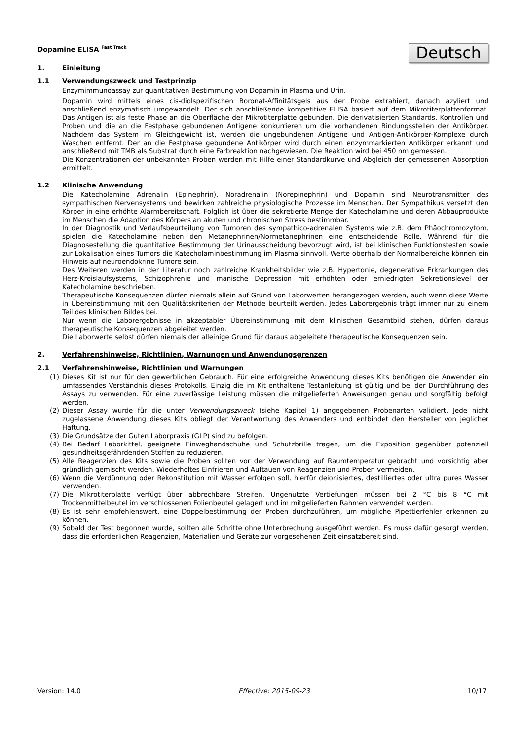Deutsch
Dopamine ELISA <sup>Fast Track</sup>
1. Einleitung
1.1 Verwendungszweck und Testprinzip
Enzymimmunoassay zur quantitativen Bestimmung von Dopamin in Plasma und Urin.
Dopamin wird mittels eines cis-diolspezifischen Boronat-Affinitätsgels aus der Probe extrahiert, danach azyliert und anschließend enzymatisch umgewandelt. Der sich anschließende kompetitive ELISA basiert auf dem Mikrotiterplattenformat. Das Antigen ist als feste Phase an die Oberfläche der Mikrotiterplatte gebunden. Die derivatisierten Standards, Kontrollen und Proben und die an die Festphase gebundenen Antigene konkurrieren um die vorhandenen Bindungsstellen der Antikörper. Nachdem das System im Gleichgewicht ist, werden die ungebundenen Antigene und Antigen-Antikörper-Komplexe durch Waschen entfernt. Der an die Festphase gebundene Antikörper wird durch einen enzymmarkierten Antikörper erkannt und anschließend mit TMB als Substrat durch eine Farbreaktion nachgewiesen. Die Reaktion wird bei 450 nm gemessen.
Die Konzentrationen der unbekannten Proben werden mit Hilfe einer Standardkurve und Abgleich der gemessenen Absorption ermittelt.
1.2 Klinische Anwendung
Die Katecholamine Adrenalin (Epinephrin), Noradrenalin (Norepinephrin) und Dopamin sind Neurotransmitter des sympathischen Nervensystems und bewirken zahlreiche physiologische Prozesse im Menschen. Der Sympathikus versetzt den Körper in eine erhöhte Alarmbereitschaft. Folglich ist über die sekretierte Menge der Katecholamine und deren Abbauprodukte im Menschen die Adaption des Körpers an akuten und chronischen Stress bestimmbar.
In der Diagnostik und Verlaufsbeurteilung von Tumoren des sympathico-adrenalen Systems wie z.B. dem Phäochromozytom, spielen die Katecholamine neben den Metanephrinen/Normetanephrinen eine entscheidende Rolle. Während für die Diagnosestellung die quantitative Bestimmung der Urinausscheidung bevorzugt wird, ist bei klinischen Funktionstesten sowie zur Lokalisation eines Tumors die Katecholaminbestimmung im Plasma sinnvoll. Werte oberhalb der Normalbereiche können ein Hinweis auf neuroendokrine Tumore sein.
Des Weiteren werden in der Literatur noch zahlreiche Krankheitsbilder wie z.B. Hypertonie, degenerative Erkrankungen des Herz-Kreislaufsystems, Schizophrenie und manische Depression mit erhöhten oder erniedrigten Sekretionslevel der Katecholamine beschrieben.
Therapeutische Konsequenzen dürfen niemals allein auf Grund von Laborwerten herangezogen werden, auch wenn diese Werte in Übereinstimmung mit den Qualitätskriterien der Methode beurteilt werden. Jedes Laborergebnis trägt immer nur zu einem Teil des klinischen Bildes bei.
Nur wenn die Laborergebnisse in akzeptabler Übereinstimmung mit dem klinischen Gesamtbild stehen, dürfen daraus therapeutische Konsequenzen abgeleitet werden.
Die Laborwerte selbst dürfen niemals der alleinige Grund für daraus abgeleitete therapeutische Konsequenzen sein.
2. Verfahrenshinweise, Richtlinien, Warnungen und Anwendungsgrenzen
2.1 Verfahrenshinweise, Richtlinien und Warnungen
(1) Dieses Kit ist nur für den gewerblichen Gebrauch. Für eine erfolgreiche Anwendung dieses Kits benötigen die Anwender ein umfassendes Verständnis dieses Protokolls. Einzig die im Kit enthaltene Testanleitung ist gültig und bei der Durchführung des Assays zu verwenden. Für eine zuverlässige Leistung müssen die mitgelieferten Anweisungen genau und sorgfältig befolgt werden.
(2) Dieser Assay wurde für die unter Verwendungszweck (siehe Kapitel 1) angegebenen Probenarten validiert. Jede nicht zugelassene Anwendung dieses Kits obliegt der Verantwortung des Anwenders und entbindet den Hersteller von jeglicher Haftung.
(3) Die Grundsätze der Guten Laborpraxis (GLP) sind zu befolgen.
(4) Bei Bedarf Laborkittel, geeignete Einweghandschuhe und Schutzbrille tragen, um die Exposition gegenüber potenziell gesundheitsgefährdenden Stoffen zu reduzieren.
(5) Alle Reagenzien des Kits sowie die Proben sollten vor der Verwendung auf Raumtemperatur gebracht und vorsichtig aber gründlich gemischt werden. Wiederholtes Einfrieren und Auftauen von Reagenzien und Proben vermeiden.
(6) Wenn die Verdünnung oder Rekonstitution mit Wasser erfolgen soll, hierfür deionisiertes, destilliertes oder ultra pures Wasser verwenden.
(7) Die Mikrotiterplatte verfügt über abbrechbare Streifen. Ungenutzte Vertiefungen müssen bei 2 °C bis 8 °C mit Trockenmittelbeutel im verschlossenen Folienbeutel gelagert und im mitgelieferten Rahmen verwendet werden.
(8) Es ist sehr empfehlenswert, eine Doppelbestimmung der Proben durchzuführen, um mögliche Pipettierfehler erkennen zu können.
(9) Sobald der Test begonnen wurde, sollten alle Schritte ohne Unterbrechung ausgeführt werden. Es muss dafür gesorgt werden, dass die erforderlichen Reagenzien, Materialien und Geräte zur vorgesehenen Zeit einsatzbereit sind.
Version: 14.0 Effective: 2015-09-23 10/17